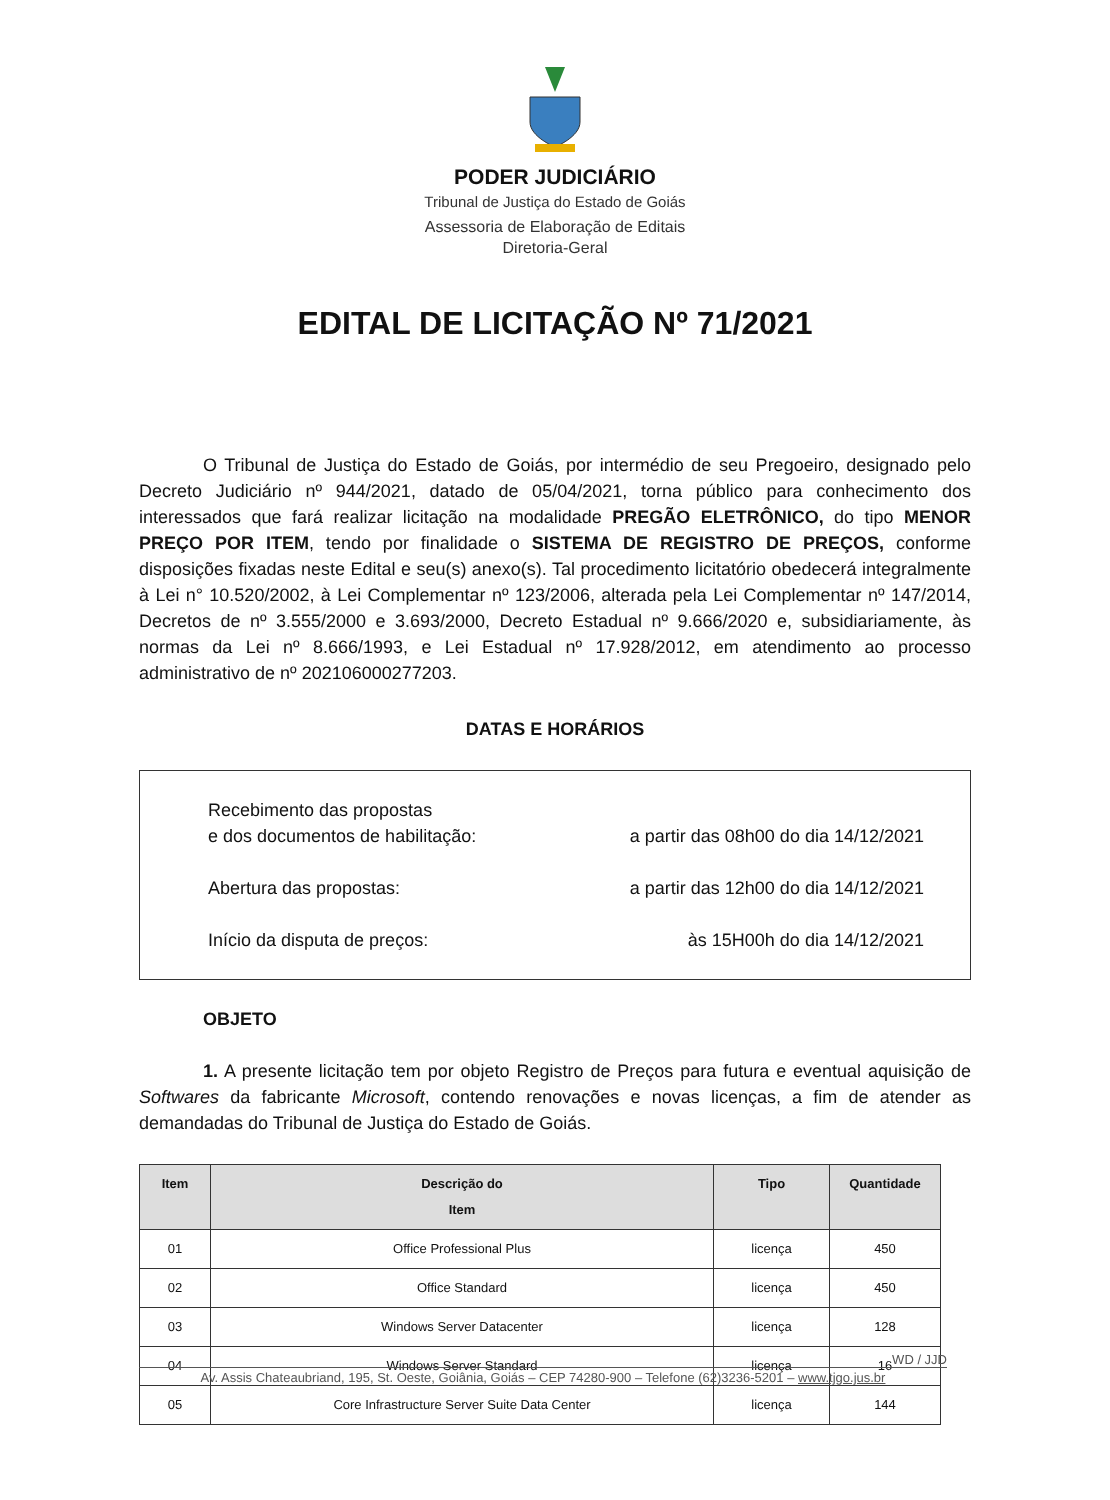PODER JUDICIÁRIO
Tribunal de Justiça do Estado de Goiás
Assessoria de Elaboração de Editais
Diretoria-Geral
EDITAL DE LICITAÇÃO Nº 71/2021
O Tribunal de Justiça do Estado de Goiás, por intermédio de seu Pregoeiro, designado pelo Decreto Judiciário nº 944/2021, datado de 05/04/2021, torna público para conhecimento dos interessados que fará realizar licitação na modalidade PREGÃO ELETRÔNICO, do tipo MENOR PREÇO POR ITEM, tendo por finalidade o SISTEMA DE REGISTRO DE PREÇOS, conforme disposições fixadas neste Edital e seu(s) anexo(s). Tal procedimento licitatório obedecerá integralmente à Lei n° 10.520/2002, à Lei Complementar nº 123/2006, alterada pela Lei Complementar nº 147/2014, Decretos de nº 3.555/2000 e 3.693/2000, Decreto Estadual nº 9.666/2020 e, subsidiariamente, às normas da Lei nº 8.666/1993, e Lei Estadual nº 17.928/2012, em atendimento ao processo administrativo de nº 202106000277203.
DATAS E HORÁRIOS
Recebimento das propostas
e dos documentos de habilitação: a partir das 08h00 do dia 14/12/2021
Abertura das propostas: a partir das 12h00 do dia 14/12/2021
Início da disputa de preços: às 15H00h do dia 14/12/2021
OBJETO
1. A presente licitação tem por objeto Registro de Preços para futura e eventual aquisição de Softwares da fabricante Microsoft, contendo renovações e novas licenças, a fim de atender as demandadas do Tribunal de Justiça do Estado de Goiás.
| Item | Descrição do Item | Tipo | Quantidade |
| --- | --- | --- | --- |
| 01 | Office Professional Plus | licença | 450 |
| 02 | Office Standard | licença | 450 |
| 03 | Windows Server Datacenter | licença | 128 |
| 04 | Windows Server Standard | licença | 16 |
| 05 | Core Infrastructure Server Suite Data Center | licença | 144 |
WD / JJD
Av. Assis Chateaubriand, 195, St. Oeste, Goiânia, Goiás – CEP 74280-900 – Telefone (62)3236-5201 – www.tjgo.jus.br